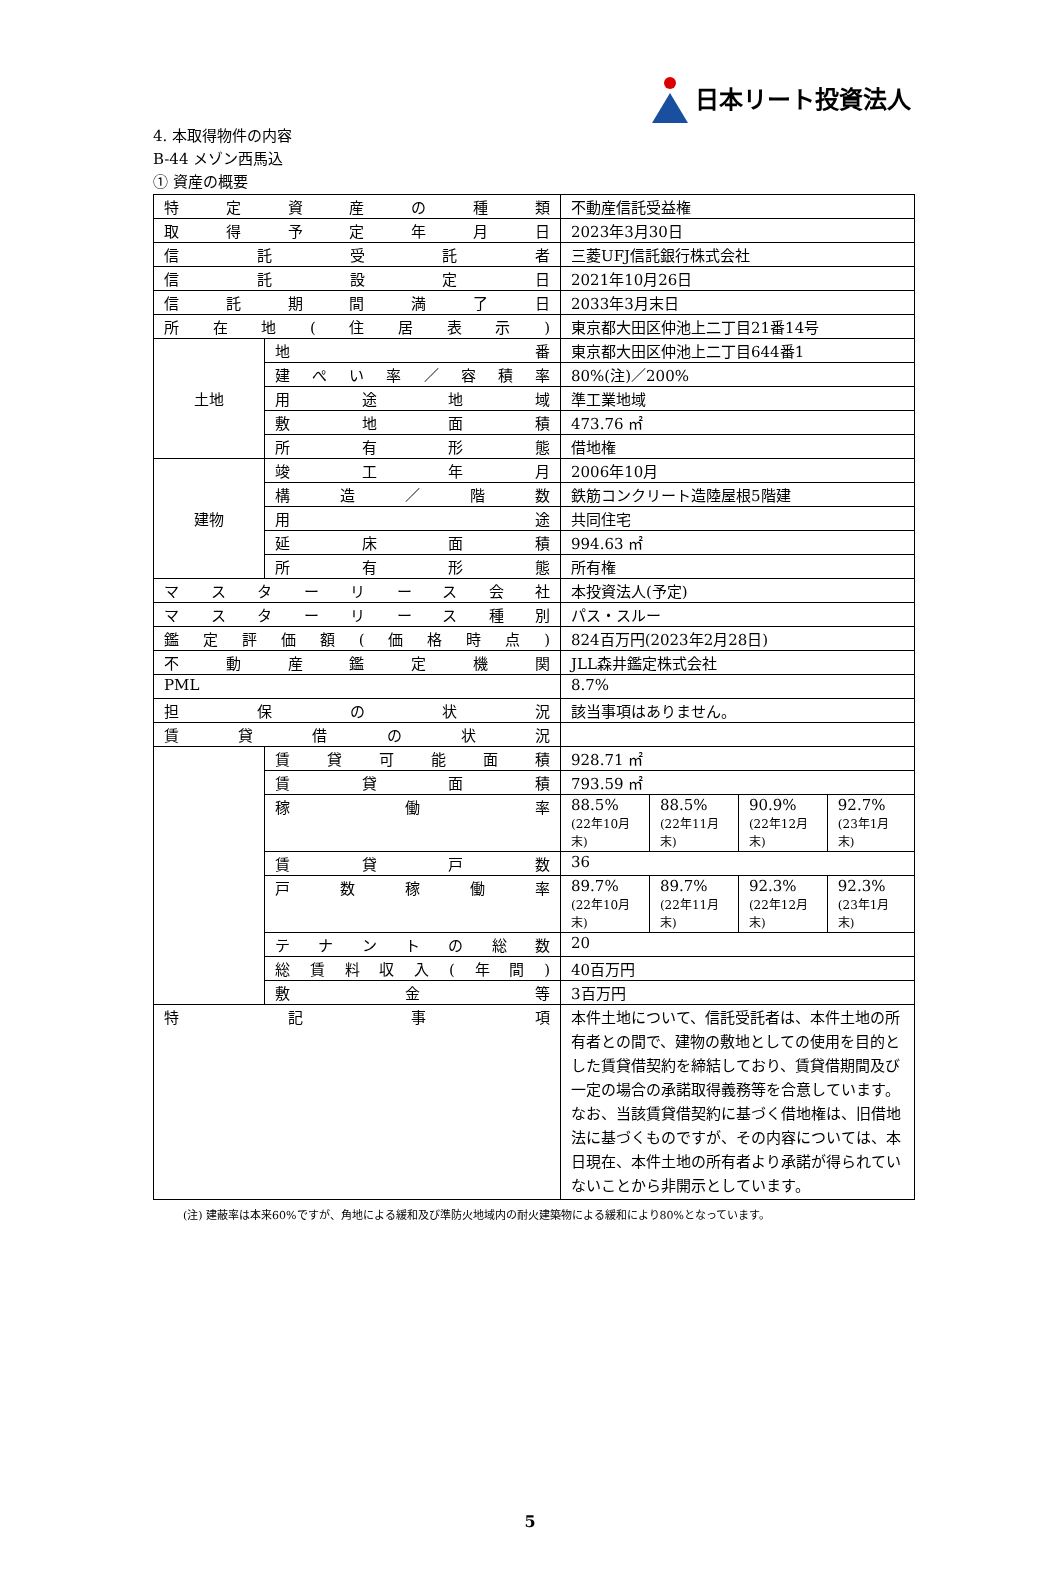日本リート投資法人
4. 本取得物件の内容
B-44 メゾン西馬込
① 資産の概要
| 特定資産の種類 | | 不動産信託受益権 | | | |
| 取得予定年月日 | | 2023年3月30日 | | | |
| 信託受託者 | | 三菱UFJ信託銀行株式会社 | | | |
| 信託設定日 | | 2021年10月26日 | | | |
| 信託期間満了日 | | 2033年3月末日 | | | |
| 所在地(住居表示) | | 東京都大田区仲池上二丁目21番14号 | | | |
| 土地 | 地番 | 東京都大田区仲池上二丁目644番1 | | | |
| | 建ぺい率／容積率 | 80%(注)／200% | | | |
| | 用途地域 | 準工業地域 | | | |
| | 敷地面積 | 473.76 ㎡ | | | |
| | 所有形態 | 借地権 | | | |
| 建物 | 竣工年月 | 2006年10月 | | | |
| | 構造／階数 | 鉄筋コンクリート造陸屋根5階建 | | | |
| | 用途 | 共同住宅 | | | |
| | 延床面積 | 994.63 ㎡ | | | |
| | 所有形態 | 所有権 | | | |
| マスターリース会社 | | 本投資法人(予定) | | | |
| マスターリース種別 | | パス・スルー | | | |
| 鑑定評価額(価格時点) | | 824百万円(2023年2月28日) | | | |
| 不動産鑑定機関 | | JLL森井鑑定株式会社 | | | |
| PML | | 8.7% | | | |
| 担保の状況 | | 該当事項はありません。 | | | |
| 賃貸借の状況 | | | | | |
| | 賃貸可能面積 | 928.71 ㎡ | | | |
| | 賃貸面積 | 793.59 ㎡ | | | |
| | 稼働率 | 88.5% (22年10月末) | 88.5% (22年11月末) | 90.9% (22年12月末) | 92.7% (23年1月末) |
| | 賃貸戸数 | 36 | | | |
| | 戸数稼働率 | 89.7% (22年10月末) | 89.7% (22年11月末) | 92.3% (22年12月末) | 92.3% (23年1月末) |
| | テナントの総数 | 20 | | | |
| | 総賃料収入(年間) | 40百万円 | | | |
| | 敷金等 | 3百万円 | | | |
| 特記事項 | | 本件土地について、信託受託者は、本件土地の所有者との間で、建物の敷地としての使用を目的とした賃貸借契約を締結しており、賃貸借期間及び一定の場合の承諾取得義務等を合意しています。なお、当該賃貸借契約に基づく借地権は、旧借地法に基づくものですが、その内容については、本日現在、本件土地の所有者より承諾が得られていないことから非開示としています。 | | | |
(注) 建蔽率は本来60%ですが、角地による緩和及び準防火地域内の耐火建築物による緩和により80%となっています。
5